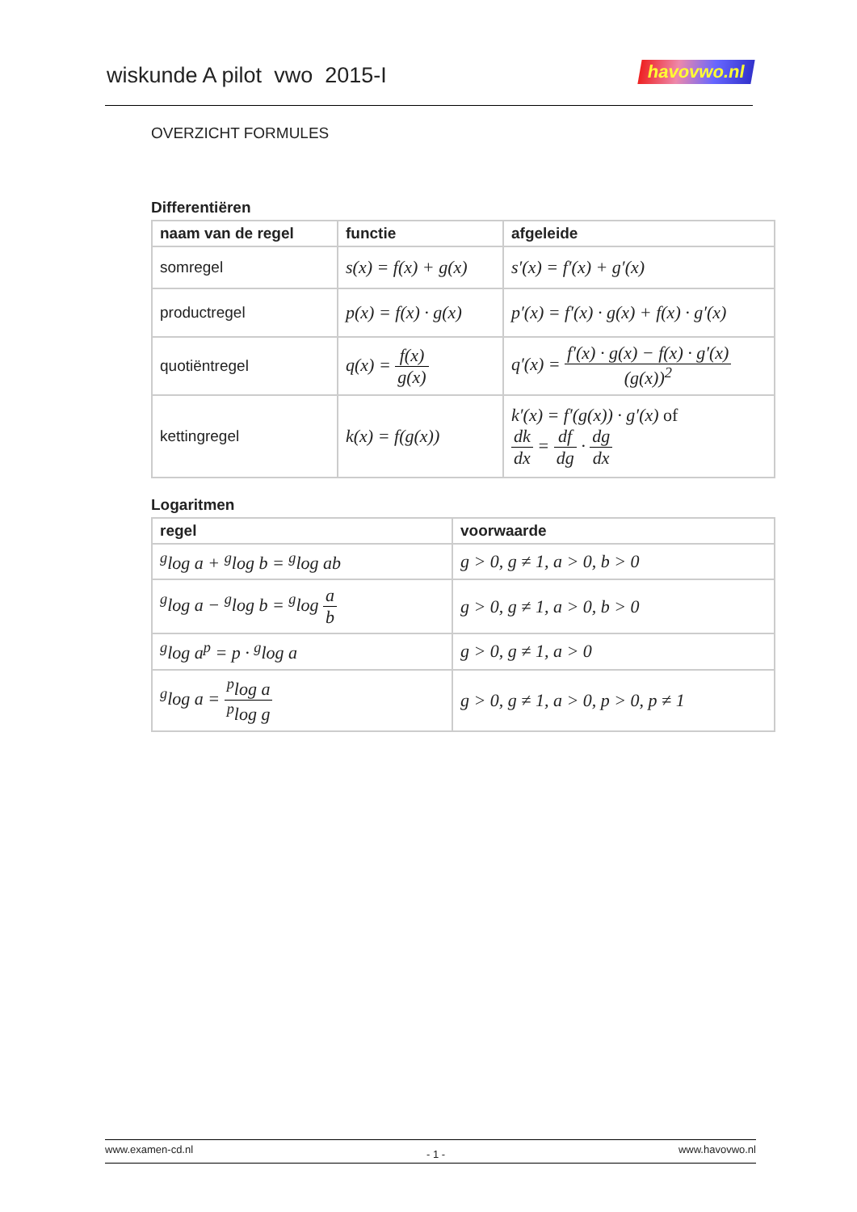wiskunde A pilot vwo 2015-I
havovwo.nl
OVERZICHT FORMULES
Differentiëren
| naam van de regel | functie | afgeleide |
| --- | --- | --- |
| somregel | s(x) = f(x) + g(x) | s′(x) = f′(x) + g′(x) |
| productregel | p(x) = f(x) · g(x) | p′(x) = f′(x) · g(x) + f(x) · g′(x) |
| quotiëntregel | q(x) = f(x) g(x) | q′(x) = f′(x) · g(x) − f(x) · g′(x) (g(x))<sup>2</sup> |
| kettingregel | k(x) = f(g(x)) | k′(x) = f′(g(x)) · g′(x) of dk dx = df dg · dg dx |
Logaritmen
| regel | voorwaarde |
| --- | --- |
| <sup>g</sup> log a + <sup>g</sup>log b = <sup>g</sup>log ab | g > 0, g ≠ 1, a > 0, b > 0 |
| <sup>g</sup> log a − <sup>g</sup>log b = <sup>g</sup>log a b | g > 0, g ≠ 1, a > 0, b > 0 |
| <sup>g</sup> log a<sup>p</sup> = p · <sup>g</sup>log a | g > 0, g ≠ 1, a > 0 |
| <sup>g</sup> log a = <sup>p</sup>log a <sup>p</sup>log g | g > 0, g ≠ 1, a > 0, p > 0, p ≠ 1 |
www.examen-cd.nl - 1 - www.havovwo.nl